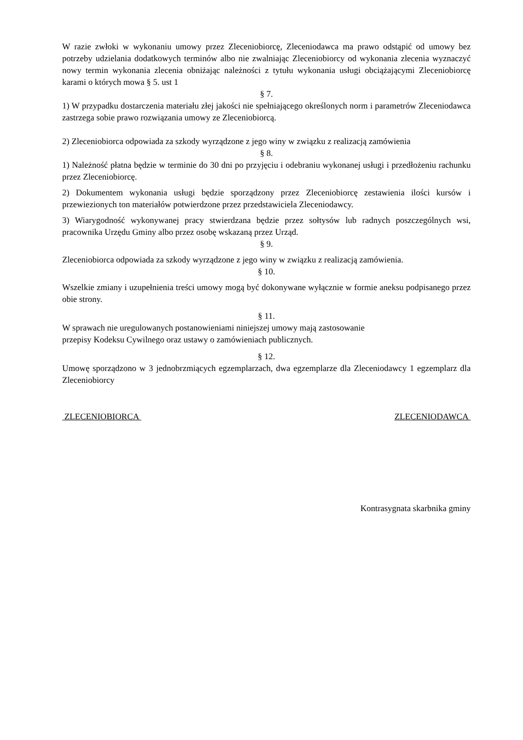W razie zwłoki w wykonaniu umowy przez Zleceniobiorcę, Zleceniodawca ma prawo odstąpić od umowy bez potrzeby udzielania dodatkowych terminów albo nie zwalniając Zleceniobiorcy od wykonania zlecenia wyznaczyć nowy termin wykonania zlecenia obniżając należności z tytułu wykonania usługi obciążającymi Zleceniobiorcę karami o których mowa § 5. ust 1
§ 7.
1) W przypadku dostarczenia materiału złej jakości nie spełniającego określonych norm i parametrów Zleceniodawca zastrzega sobie prawo rozwiązania umowy ze Zleceniobiorcą.
2) Zleceniobiorca odpowiada za szkody wyrządzone z jego winy w związku z realizacją zamówienia
§ 8.
1) Należność płatna będzie w terminie do 30 dni po przyjęciu i odebraniu wykonanej usługi i przedłożeniu rachunku przez Zleceniobiorcę.
2) Dokumentem wykonania usługi będzie sporządzony przez Zleceniobiorcę zestawienia ilości kursów i przewiezionych ton materiałów potwierdzone przez przedstawiciela Zleceniodawcy.
3) Wiarygodność wykonywanej pracy stwierdzana będzie przez sołtysów lub radnych poszczególnych wsi, pracownika Urzędu Gminy albo przez osobę wskazaną przez Urząd.
§ 9.
Zleceniobiorca odpowiada za szkody wyrządzone z jego winy w związku z realizacją zamówienia.
§ 10.
Wszelkie zmiany i uzupełnienia treści umowy mogą być dokonywane wyłącznie w formie aneksu podpisanego przez obie strony.
§ 11.
W sprawach nie uregulowanych postanowieniami niniejszej umowy mają zastosowanie
przepisy Kodeksu Cywilnego oraz ustawy o zamówieniach publicznych.
§ 12.
Umowę sporządzono w 3 jednobrzmiących egzemplarzach, dwa egzemplarze dla Zleceniodawcy 1 egzemplarz dla Zleceniobiorcy
ZLECENIOBIORCA ZLECENIODAWCA
Kontrasygnata skarbnika gminy